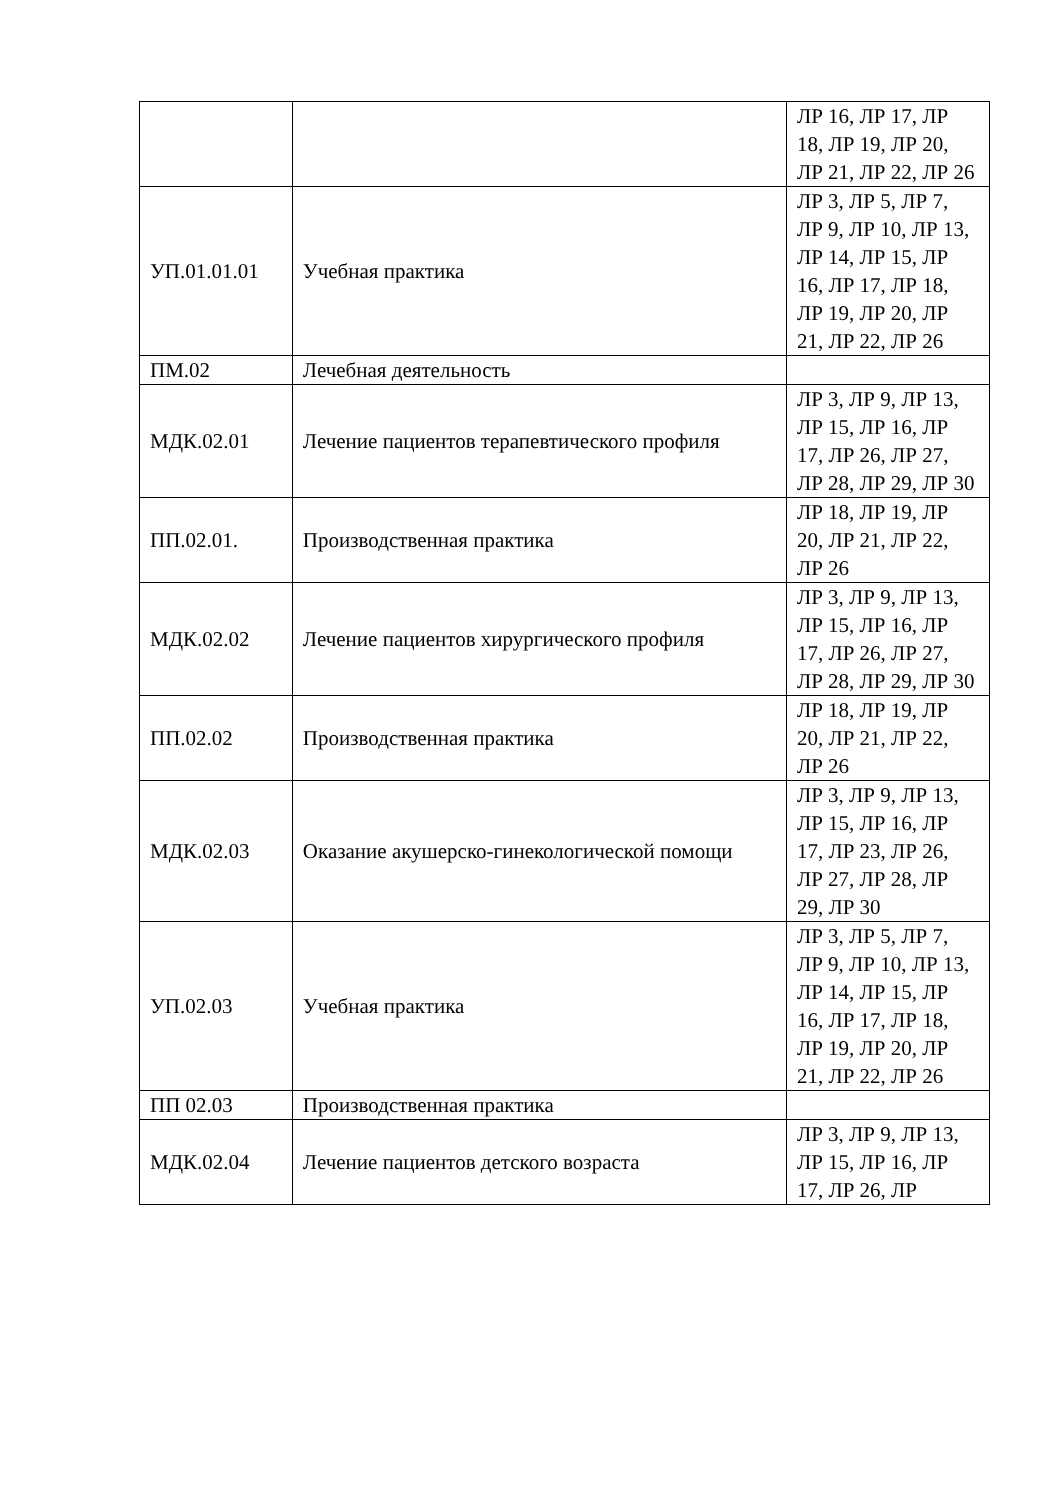| | | ЛР 16, ЛР 17, ЛР 18, ЛР 19, ЛР 20, ЛР 21, ЛР 22, ЛР 26 |
| УП.01.01.01 | Учебная практика | ЛР 3, ЛР 5, ЛР 7, ЛР 9, ЛР 10, ЛР 13, ЛР 14, ЛР 15, ЛР 16, ЛР 17, ЛР 18, ЛР 19, ЛР 20, ЛР 21, ЛР 22, ЛР 26 |
| ПМ.02 | Лечебная деятельность | |
| МДК.02.01 | Лечение пациентов терапевтического профиля | ЛР 3, ЛР 9, ЛР 13, ЛР 15, ЛР 16, ЛР 17, ЛР 26, ЛР 27, ЛР 28, ЛР 29, ЛР 30 |
| ПП.02.01. | Производственная практика | ЛР 18, ЛР 19, ЛР 20, ЛР 21, ЛР 22, ЛР 26 |
| МДК.02.02 | Лечение пациентов хирургического профиля | ЛР 3, ЛР 9, ЛР 13, ЛР 15, ЛР 16, ЛР 17, ЛР 26, ЛР 27, ЛР 28, ЛР 29, ЛР 30 |
| ПП.02.02 | Производственная практика | ЛР 18, ЛР 19, ЛР 20, ЛР 21, ЛР 22, ЛР 26 |
| МДК.02.03 | Оказание акушерско-гинекологической помощи | ЛР 3, ЛР 9, ЛР 13, ЛР 15, ЛР 16, ЛР 17, ЛР 23, ЛР 26, ЛР 27, ЛР 28, ЛР 29, ЛР 30 |
| УП.02.03 | Учебная практика | ЛР 3, ЛР 5, ЛР 7, ЛР 9, ЛР 10, ЛР 13, ЛР 14, ЛР 15, ЛР 16, ЛР 17, ЛР 18, ЛР 19, ЛР 20, ЛР 21, ЛР 22, ЛР 26 |
| ПП 02.03 | Производственная практика | |
| МДК.02.04 | Лечение пациентов детского возраста | ЛР 3, ЛР 9, ЛР 13, ЛР 15, ЛР 16, ЛР 17, ЛР 26, ЛР |